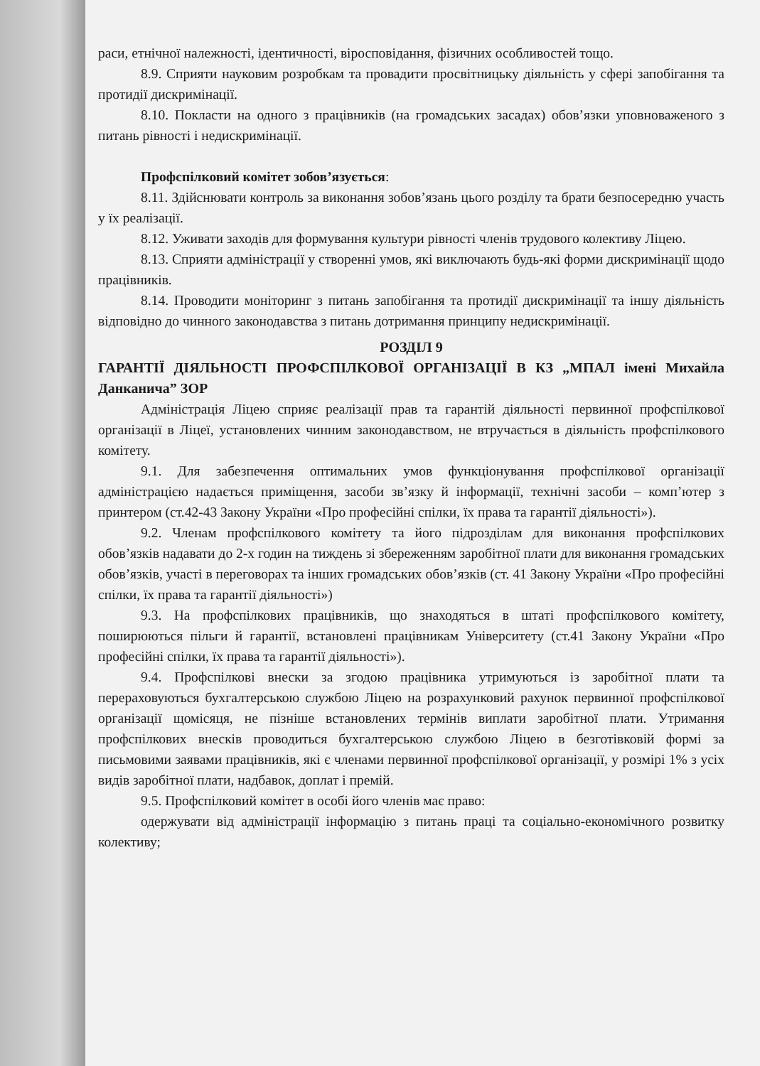раси, етнічної належності, ідентичності, віросповідання, фізичних особливостей тощо.
8.9. Сприяти науковим розробкам та провадити просвітницьку діяльність у сфері запобігання та протидії дискримінації.
8.10. Покласти на одного з працівників (на громадських засадах) обов’язки уповноваженого з питань рівності і недискримінації.
Профспілковий комітет зобов’язується:
8.11. Здійснювати контроль за виконання зобов’язань цього розділу та брати безпосередню участь у їх реалізації.
8.12. Уживати заходів для формування культури рівності членів трудового колективу Ліцею.
8.13. Сприяти адміністрації у створенні умов, які виключають будь-які форми дискримінації щодо працівників.
8.14. Проводити моніторинг з питань запобігання та протидії дискримінації та іншу діяльність відповідно до чинного законодавства з питань дотримання принципу недискримінації.
РОЗДІЛ 9
ГАРАНТІЇ ДІЯЛЬНОСТІ ПРОФСПІЛКОВОЇ ОРГАНІЗАЦІЇ В КЗ „МПАЛ імені Михайла Данканича” ЗОР
Адміністрація Ліцею сприяє реалізації прав та гарантій діяльності первинної профспілкової організації в Ліцеї, установлених чинним законодавством, не втручається в діяльність профспілкового комітету.
9.1. Для забезпечення оптимальних умов функціонування профспілкової організації адміністрацією надається приміщення, засоби зв’язку й інформації, технічні засоби – комп’ютер з принтером (ст.42-43 Закону України «Про професійні спілки, їх права та гарантії діяльності»).
9.2. Членам профспілкового комітету та його підрозділам для виконання профспілкових обов’язків надавати до 2-х годин на тиждень зі збереженням заробітної плати для виконання громадських обов’язків, участі в переговорах та інших громадських обов’язків (ст. 41 Закону України «Про професійні спілки, їх права та гарантії діяльності»)
9.3. На профспілкових працівників, що знаходяться в штаті профспілкового комітету, поширюються пільги й гарантії, встановлені працівникам Університету (ст.41 Закону України «Про професійні спілки, їх права та гарантії діяльності»).
9.4. Профспілкові внески за згодою працівника утримуються із заробітної плати та перераховуються бухгалтерською службою Ліцею на розрахунковий рахунок первинної профспілкової організації щомісяця, не пізніше встановлених термінів виплати заробітної плати. Утримання профспілкових внесків проводиться бухгалтерською службою Ліцею в безготівковій формі за письмовими заявами працівників, які є членами первинної профспілкової організації, у розмірі 1% з усіх видів заробітної плати, надбавок, доплат і премій.
9.5. Профспілковий комітет в особі його членів має право:
одержувати від адміністрації інформацію з питань праці та соціально-економічного розвитку колективу;